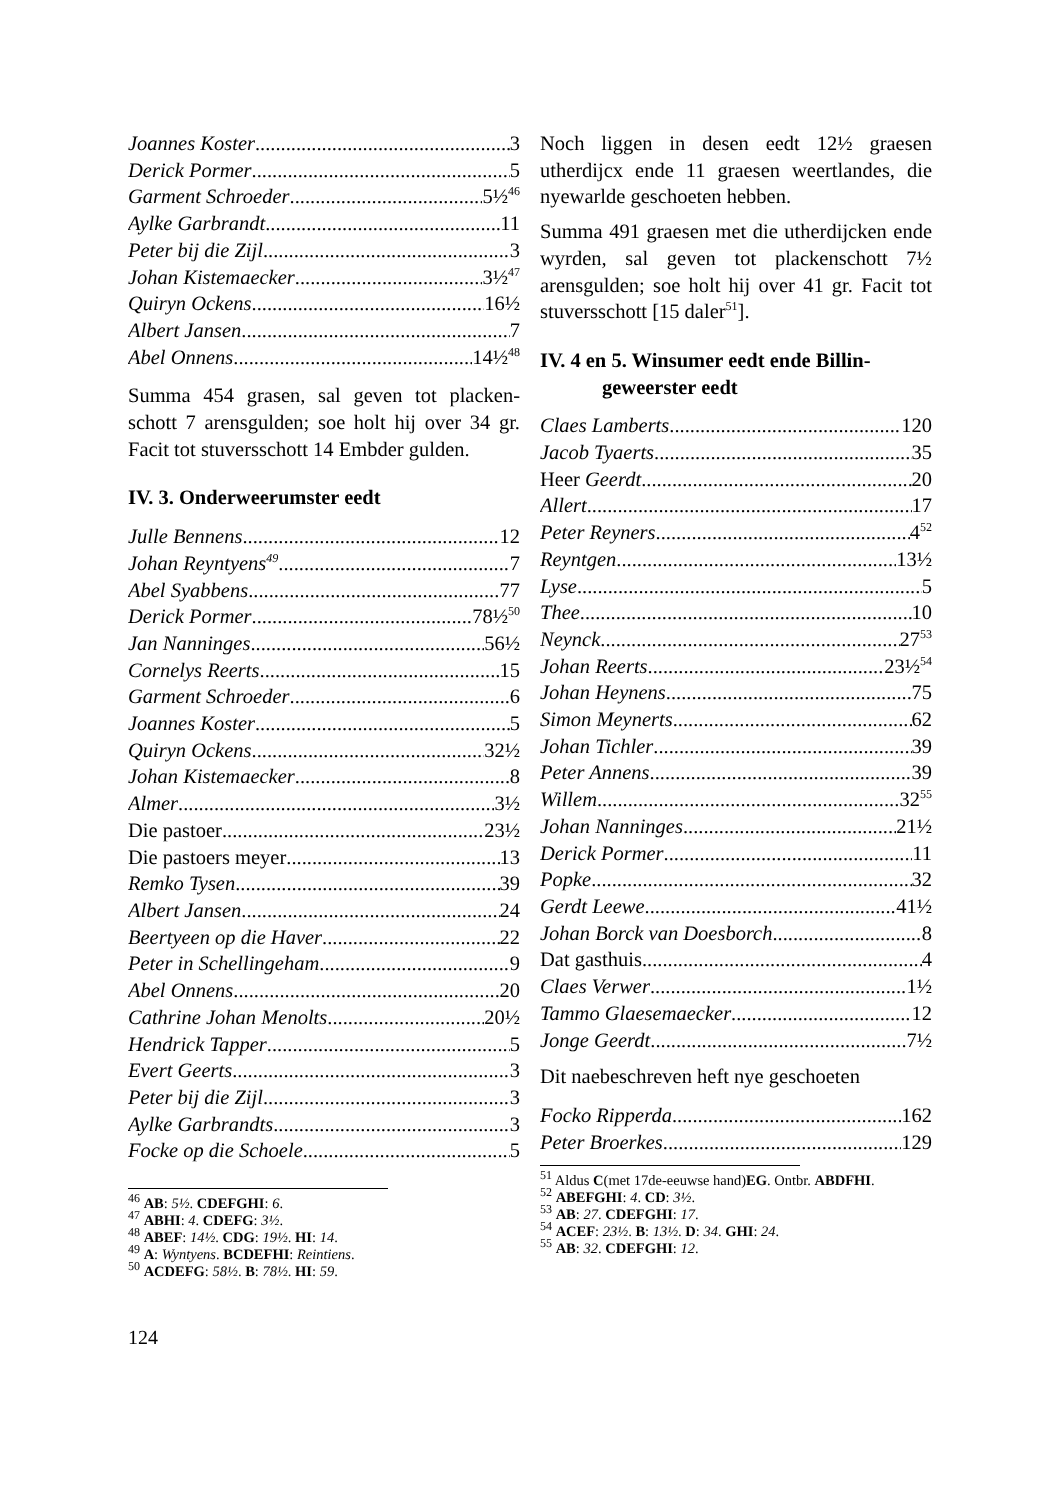Joannes Koster 3
Derick Pormer 5
Garment Schroeder 5½<sup>46</sup>
Aylke Garbrandt 11
Peter bij die Zijl 3
Johan Kistemaecker 3½<sup>47</sup>
Quiryn Ockens 16½
Albert Jansen 7
Abel Onnens 14½<sup>48</sup>
Summa 454 grasen, sal geven tot placken-schott 7 arensgulden; soe holt hij over 34 gr. Facit tot stuversschott 14 Embder gulden.
IV. 3. Onderweerumster eedt
Julle Bennens 12
Johan Reyntyens<sup>49</sup> 7
Abel Syabbens 77
Derick Pormer 78½<sup>50</sup>
Jan Nanninges 56½
Cornelys Reerts 15
Garment Schroeder 6
Joannes Koster 5
Quiryn Ockens 32½
Johan Kistemaecker 8
Almer 3½
Die pastoer 23½
Die pastoers meyer 13
Remko Tysen 39
Albert Jansen 24
Beertyeen op die Haver 22
Peter in Schellingeham 9
Abel Onnens 20
Cathrine Johan Menolts 20½
Hendrick Tapper 5
Evert Geerts 3
Peter bij die Zijl 3
Aylke Garbrandts 3
Focke op die Schoele 5
<sup>46</sup> AB: 5½. CDEFGHI: 6.
<sup>47</sup> ABHI: 4. CDEFG: 3½.
<sup>48</sup> ABEF: 14½. CDG: 19½. HI: 14.
<sup>49</sup> A: Wyntyens. BCDEFHI: Reintiens.
<sup>50</sup> ACDEFG: 58½. B: 78½. HI: 59.
Noch liggen in desen eedt 12½ graesen utherdijcx ende 11 graesen weertlandes, die nyewarlde geschoeten hebben.
Summa 491 graesen met die utherdijcken ende wyrden, sal geven tot plackenschott 7½ arensgulden; soe holt hij over 41 gr. Facit tot stuversschott [15 daler<sup>51</sup>].
IV. 4 en 5. Winsumer eedt ende Billin-
geweerster eedt
Claes Lamberts 120
Jacob Tyaerts 35
Heer Geerdt 20
Allert 17
Peter Reyners 4<sup>52</sup>
Reyntgen 13½
Lyse 5
Thee 10
Neynck 27<sup>53</sup>
Johan Reerts 23½<sup>54</sup>
Johan Heynens 75
Simon Meynerts 62
Johan Tichler 39
Peter Annens 39
Willem 32<sup>55</sup>
Johan Nanninges 21½
Derick Pormer 11
Popke 32
Gerdt Leewe 41½
Johan Borck van Doesborch 8
Dat gasthuis 4
Claes Verwer 1½
Tammo Glaesemaecker 12
Jonge Geerdt 7½
Dit naebeschreven heft nye geschoeten
Focko Ripperda 162
Peter Broerkes 129
<sup>51</sup> Aldus C(met 17de-eeuwse hand)EG. Ontbr. ABDFHI.
<sup>52</sup> ABEFGHI: 4. CD: 3½.
<sup>53</sup> AB: 27. CDEFGHI: 17.
<sup>54</sup> ACEF: 23½. B: 13½. D: 34. GHI: 24.
<sup>55</sup> AB: 32. CDEFGHI: 12.
124